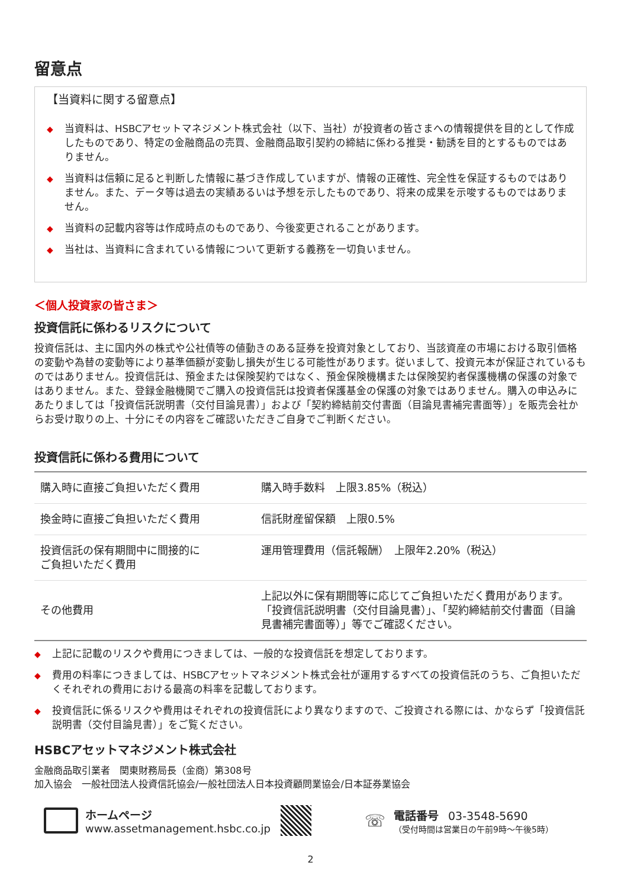留意点
【当資料に関する留意点】
◆ 当資料は、HSBCアセットマネジメント株式会社（以下、当社）が投資者の皆さまへの情報提供を目的として作成したものであり、特定の金融商品の売買、金融商品取引契約の締結に係わる推奨・勧誘を目的とするものではありません。
◆ 当資料は信頼に足ると判断した情報に基づき作成していますが、情報の正確性、完全性を保証するものではありません。また、データ等は過去の実績あるいは予想を示したものであり、将来の成果を示唆するものではありません。
◆ 当資料の記載内容等は作成時点のものであり、今後変更されることがあります。
◆ 当社は、当資料に含まれている情報について更新する義務を一切負いません。
＜個人投資家の皆さま＞
投資信託に係わるリスクについて
投資信託は、主に国内外の株式や公社債等の値動きのある証券を投資対象としており、当該資産の市場における取引価格の変動や為替の変動等により基準価額が変動し損失が生じる可能性があります。従いまして、投資元本が保証されているものではありません。投資信託は、預金または保険契約ではなく、預金保険機構または保険契約者保護機構の保護の対象ではありません。また、登録金融機関でご購入の投資信託は投資者保護基金の保護の対象ではありません。購入の申込みにあたりましては「投資信託説明書（交付目論見書）」および「契約締結前交付書面（目論見書補完書面等）」を販売会社からお受け取りの上、十分にその内容をご確認いただきご自身でご判断ください。
投資信託に係わる費用について
| 購入時に直接ご負担いただく費用 | 購入時手数料 上限3.85%（税込） |
| 換金時に直接ご負担いただく費用 | 信託財産留保額 上限0.5% |
| 投資信託の保有期間中に間接的に ご負担いただく費用 | 運用管理費用（信託報酬） 上限年2.20%（税込） |
| その他費用 | 上記以外に保有期間等に応じてご負担いただく費用があります。「投資信託説明書（交付目論見書）」、「契約締結前交付書面（目論見書補完書面等）」等でご確認ください。 |
◆ 上記に記載のリスクや費用につきましては、一般的な投資信託を想定しております。
◆ 費用の料率につきましては、HSBCアセットマネジメント株式会社が運用するすべての投資信託のうち、ご負担いただくそれぞれの費用における最高の料率を記載しております。
◆ 投資信託に係るリスクや費用はそれぞれの投資信託により異なりますので、ご投資される際には、かならず「投資信託説明書（交付目論見書）」をご覧ください。
HSBCアセットマネジメント株式会社
金融商品取引業者　関東財務局長（金商）第308号
加入協会　一般社団法人投資信託協会/一般社団法人日本投資顧問業協会/日本証券業協会
ホームページ
www.assetmanagement.hsbc.co.jp
☏
電話番号　03-3548-5690
（受付時間は営業日の午前9時～午後5時）
2